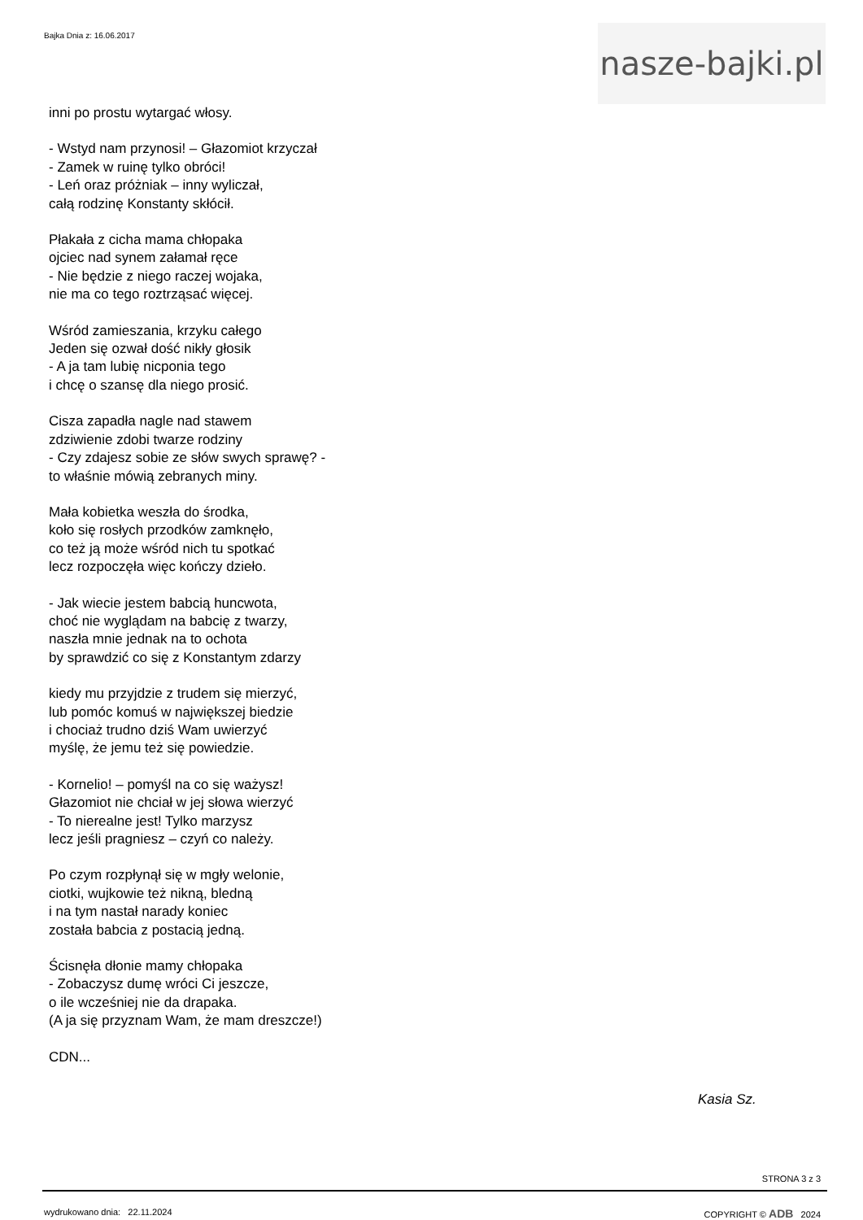Bajka Dnia z: 16.06.2017
nasze-bajki.pl
inni po prostu wytargać włosy.
- Wstyd nam przynosi! – Głazomiot krzyczał
- Zamek w ruinę tylko obróci!
- Leń oraz próżniak – inny wyliczał,
całą rodzinę Konstanty skłócił.
Płakała z cicha mama chłopaka
ojciec nad synem załamał ręce
- Nie będzie z niego raczej wojaka,
nie ma co tego roztrząsać więcej.
Wśród zamieszania, krzyku całego
Jeden się ozwał dość nikły głosik
- A ja tam lubię nicponia tego
i chcę o szansę dla niego prosić.
Cisza zapadła nagle nad stawem
zdziwienie zdobi twarze rodziny
- Czy zdajesz sobie ze słów swych sprawę? -
to właśnie mówią zebranych miny.
Mała kobietka weszła do środka,
koło się rosłych przodków zamknęło,
co też ją może wśród nich tu spotkać
lecz rozpoczęła więc kończy dzieło.
- Jak wiecie jestem babcią huncwota,
choć nie wyglądam na babcię z twarzy,
naszła mnie jednak na to ochota
by sprawdzić co się z Konstantym zdarzy
kiedy mu przyjdzie z trudem się mierzyć,
lub pomóc komuś w największej biedzie
i chociaż trudno dziś Wam uwierzyć
myślę, że jemu też się powiedzie.
- Kornelio! – pomyśl na co się ważysz!
Głazomiot nie chciał w jej słowa wierzyć
- To nierealne jest! Tylko marzysz
lecz jeśli pragniesz – czyń co należy.
Po czym rozpłynął się w mgły welonie,
ciotki, wujkowie też nikną, bledną
i na tym nastał narady koniec
została babcia z postacią jedną.
Ścisnęła dłonie mamy chłopaka
- Zobaczysz dumę wróci Ci jeszcze,
o ile wcześniej nie da drapaka.
(A ja się przyznam Wam, że mam dreszcze!)
CDN...
Kasia Sz.
STRONA 3 z 3
wydrukowano dnia: 22.11.2024 COPYRIGHT © ADB 2024